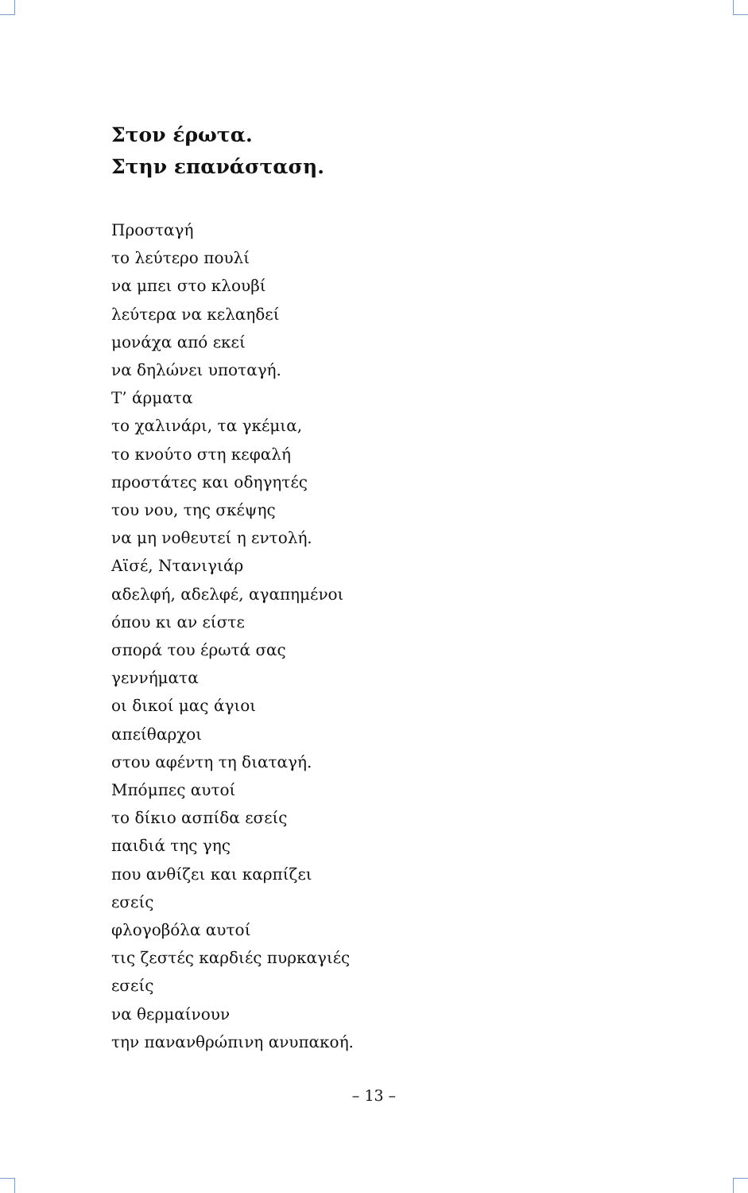Στον έρωτα.
Στην επανάσταση.
Προσταγή
το λεύτερο πουλί
να μπει στο κλουβί
λεύτερα να κελαηδεί
μονάχα από εκεί
να δηλώνει υποταγή.
Τ’ άρματα
το χαλινάρι, τα γκέμια,
το κνούτο στη κεφαλή
προστάτες και οδηγητές
του νου, της σκέψης
να μη νοθευτεί η εντολή.
Αϊσέ, Ντανιγιάρ
αδελφή, αδελφέ, αγαπημένοι
όπου κι αν είστε
σπορά του έρωτά σας
γεννήματα
οι δικοί μας άγιοι
απείθαρχοι
στου αφέντη τη διαταγή.
Μπόμπες αυτοί
το δίκιο ασπίδα εσείς
παιδιά της γης
που ανθίζει και καρπίζει
εσείς
φλογοβόλα αυτοί
τις ζεστές καρδιές πυρκαγιές
εσείς
να θερμαίνουν
την πανανθρώπινη ανυπακοή.
– 13 –